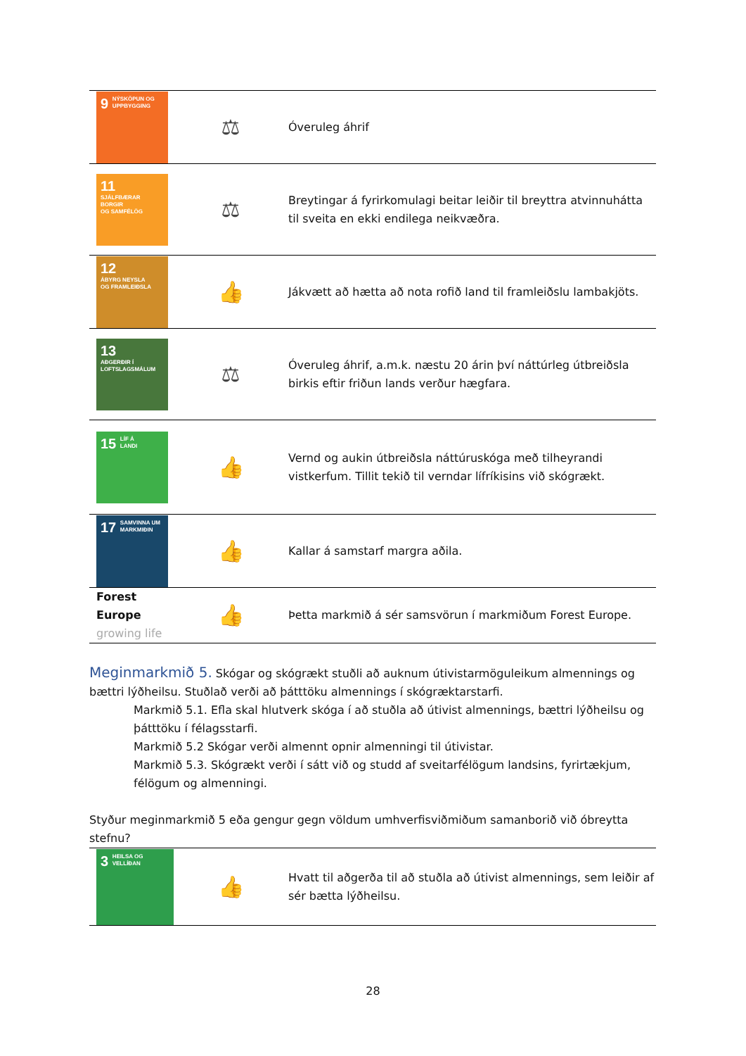| 9 NÝSKÖPUN OG UPPBYGGING | ⚖ | Óveruleg áhrif |
| 11 SJÁLFBÆRAR BORGIR OG SAMFÉLÖG | ⚖ | Breytingar á fyrirkomulagi beitar leiðir til breyttra atvinnuhátta til sveita en ekki endilega neikvæðra. |
| 12 ÁBYRG NEYSLA OG FRAMLEIÐSLA | 👍 | Jákvætt að hætta að nota rofið land til framleiðslu lambakjöts. |
| 13 AÐGERÐIR Í LOFTSLAGSMÁLUM | ⚖ | Óveruleg áhrif, a.m.k. næstu 20 árin því náttúrleg útbreiðsla birkis eftir friðun lands verður hægfara. |
| 15 LÍF Á LANDI | 👍 | Vernd og aukin útbreiðsla náttúruskóga með tilheyrandi vistkerfum. Tillit tekið til verndar lífríkisins við skógrækt. |
| 17 SAMVINNA UM MARKMIÐIN | 👍 | Kallar á samstarf margra aðila. |
| Forest Europe growing life | 👍 | Þetta markmið á sér samsvörun í markmiðum Forest Europe. |
Meginmarkmið 5. Skógar og skógrækt stuðli að auknum útivistarmöguleikum almennings og bættri lýðheilsu. Stuðlað verði að þátttöku almennings í skógræktarstarfi.
Markmið 5.1. Efla skal hlutverk skóga í að stuðla að útivist almennings, bættri lýðheilsu og þátttöku í félagsstarfi.
Markmið 5.2 Skógar verði almennt opnir almenningi til útivistar.
Markmið 5.3. Skógrækt verði í sátt við og studd af sveitarfélögum landsins, fyrirtækjum, félögum og almenningi.
Styður meginmarkmið 5 eða gengur gegn völdum umhverfisviðmiðum samanborið við óbreytta stefnu?
| 3 HEILSA OG VELLÍÐAN | 👍 | Hvatt til aðgerða til að stuðla að útivist almennings, sem leiðir af sér bætta lýðheilsu. |
28